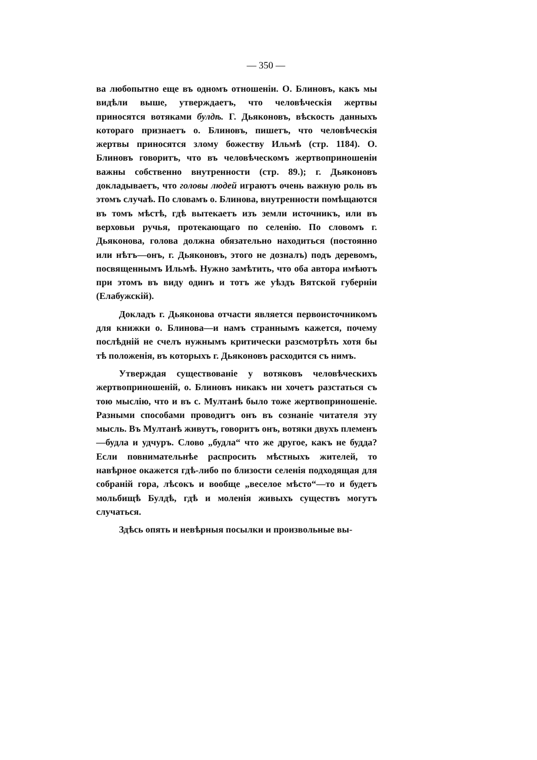— 350 —
ва любопытно еще въ одномъ отношенiи. О. Блиновъ, какъ мы видѣли выше, утверждаетъ, что человѣческiя жертвы приносятся вотяками булдѣ. Г. Дьяконовъ, вѣскость данныхъ котораго признаетъ о. Блиновъ, пишетъ, что человѣческiя жертвы приносятся злому божеству Ильмѣ (стр. 1184). О. Блиновъ говоритъ, что въ человѣческомъ жертвоприношенiи важны собственно внутренности (стр. 89.); г. Дьяконовъ докладываетъ, что головы людей играютъ очень важную роль въ этомъ случаѣ. По словамъ о. Блинова, внутренности помѣщаются въ томъ мѣстѣ, гдѣ вытекаетъ изъ земли источникъ, или въ верховьи ручья, протекающаго по селенiю. По словомъ г. Дьяконова, голова должна обязательно находиться (постоянно или нѣтъ—онъ, г. Дьяконовъ, этого не дозналъ) подъ деревомъ, посвященнымъ Ильмѣ. Нужно замѣтить, что оба автора имѣютъ при этомъ въ виду одинъ и тотъ же уѣздъ Вятской губернiи (Елабужскiй).
Докладъ г. Дьяконова отчасти является первоисточникомъ для книжки о. Блинова—и намъ страннымъ кажется, почему послѣднiй не счелъ нужнымъ критически разсмотрѣть хотя бы тѣ положенiя, въ которыхъ г. Дьяконовъ расходится съ нимъ.
Утверждая существованiе у вотяковъ человѣческихъ жертвоприношенiй, о. Блиновъ никакъ ни хочетъ разстаться съ тою мыслiю, что и въ с. Мултанѣ было тоже жертвоприношенiе. Разными способами проводитъ онъ въ сознанiе читателя эту мысль. Въ Мултанѣ живутъ, говоритъ онъ, вотяки двухъ племенъ—будла и удчуръ. Слово „будла“ что же другое, какъ не будда? Если повнимательнѣе распросить мѣстныхъ жителей, то навѣрное окажется гдѣ-либо по близости селенiя подходящая для собранiй гора, лѣсокъ и вообще „веселое мѣсто“—то и будетъ мольбищѣ Булдѣ, гдѣ и моленiя живыхъ существъ могутъ случаться.
Здѣсь опять и невѣрныя посылки и произвольные вы-